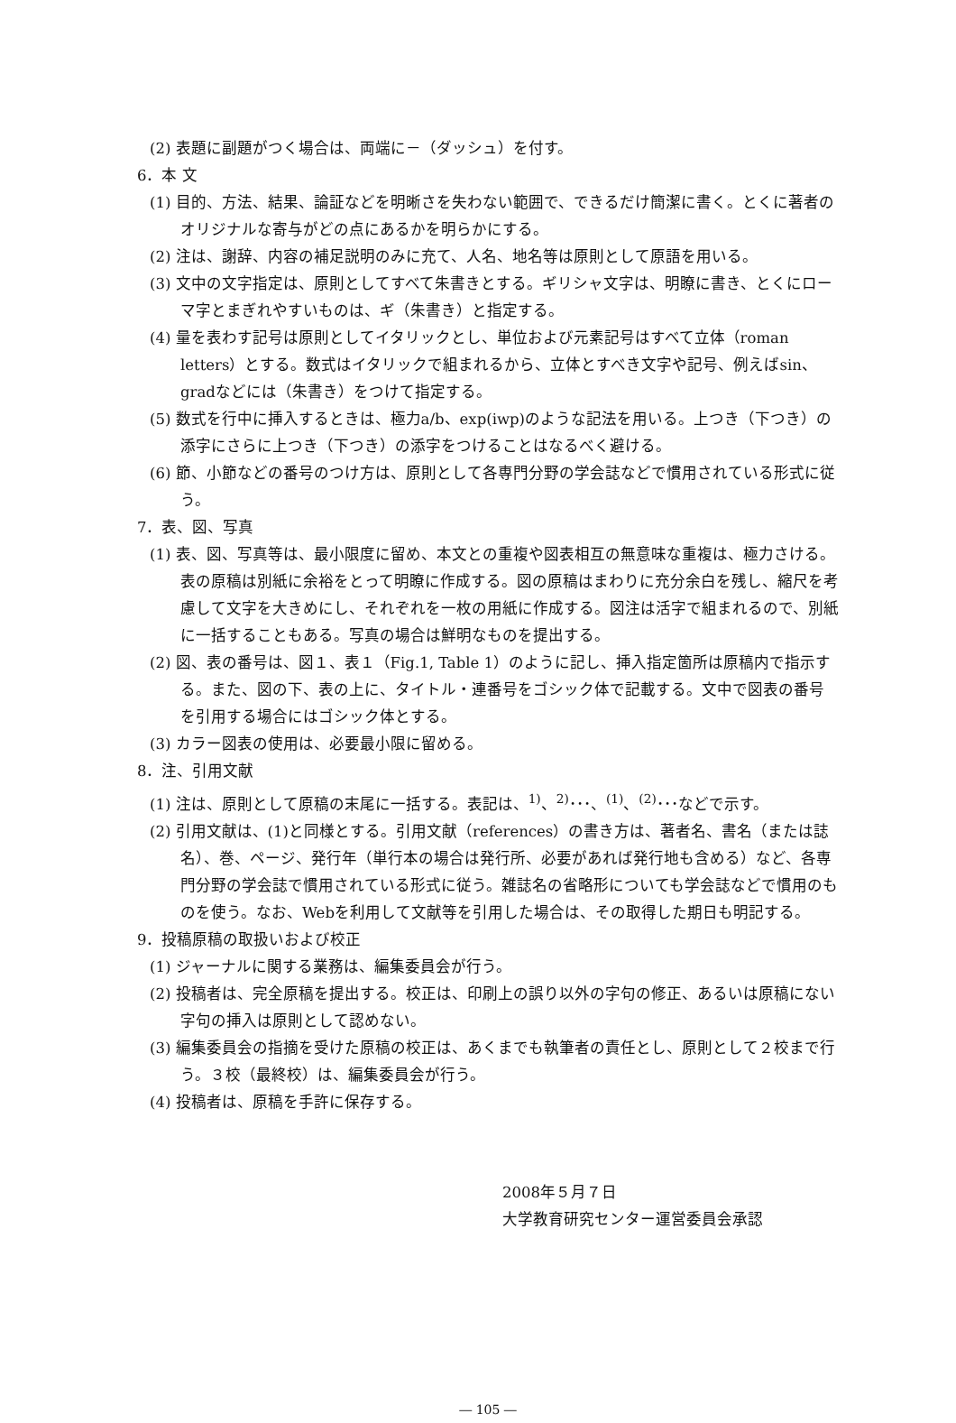(2) 表題に副題がつく場合は、両端に－（ダッシュ）を付す。
6．本 文
(1) 目的、方法、結果、論証などを明晰さを失わない範囲で、できるだけ簡潔に書く。とくに著者のオリジナルな寄与がどの点にあるかを明らかにする。
(2) 注は、謝辞、内容の補足説明のみに充て、人名、地名等は原則として原語を用いる。
(3) 文中の文字指定は、原則としてすべて朱書きとする。ギリシャ文字は、明瞭に書き、とくにローマ字とまぎれやすいものは、ギ（朱書き）と指定する。
(4) 量を表わす記号は原則としてイタリックとし、単位および元素記号はすべて立体（roman letters）とする。数式はイタリックで組まれるから、立体とすべき文字や記号、例えばsin、gradなどには（朱書き）をつけて指定する。
(5) 数式を行中に挿入するときは、極力a/b、exp(iwp)のような記法を用いる。上つき（下つき）の添字にさらに上つき（下つき）の添字をつけることはなるべく避ける。
(6) 節、小節などの番号のつけ方は、原則として各専門分野の学会誌などで慣用されている形式に従う。
7．表、図、写真
(1) 表、図、写真等は、最小限度に留め、本文との重複や図表相互の無意味な重複は、極力さける。表の原稿は別紙に余裕をとって明瞭に作成する。図の原稿はまわりに充分余白を残し、縮尺を考慮して文字を大きめにし、それぞれを一枚の用紙に作成する。図注は活字で組まれるので、別紙に一括することもある。写真の場合は鮮明なものを提出する。
(2) 図、表の番号は、図１、表１（Fig.1, Table 1）のように記し、挿入指定箇所は原稿内で指示する。また、図の下、表の上に、タイトル・連番号をゴシック体で記載する。文中で図表の番号を引用する場合にはゴシック体とする。
(3) カラー図表の使用は、必要最小限に留める。
8．注、引用文献
(1) 注は、原則として原稿の末尾に一括する。表記は、<sup>1)</sup>、<sup>2)</sup>･･･、<sup>(1)</sup>、<sup>(2)</sup>･･･などで示す。
(2) 引用文献は、(1)と同様とする。引用文献（references）の書き方は、著者名、書名（または誌名）、巻、ページ、発行年（単行本の場合は発行所、必要があれば発行地も含める）など、各専門分野の学会誌で慣用されている形式に従う。雑誌名の省略形についても学会誌などで慣用のものを使う。なお、Webを利用して文献等を引用した場合は、その取得した期日も明記する。
9．投稿原稿の取扱いおよび校正
(1) ジャーナルに関する業務は、編集委員会が行う。
(2) 投稿者は、完全原稿を提出する。校正は、印刷上の誤り以外の字句の修正、あるいは原稿にない字句の挿入は原則として認めない。
(3) 編集委員会の指摘を受けた原稿の校正は、あくまでも執筆者の責任とし、原則として２校まで行う。３校（最終校）は、編集委員会が行う。
(4) 投稿者は、原稿を手許に保存する。
2008年５月７日
大学教育研究センター運営委員会承認
― 105 ―